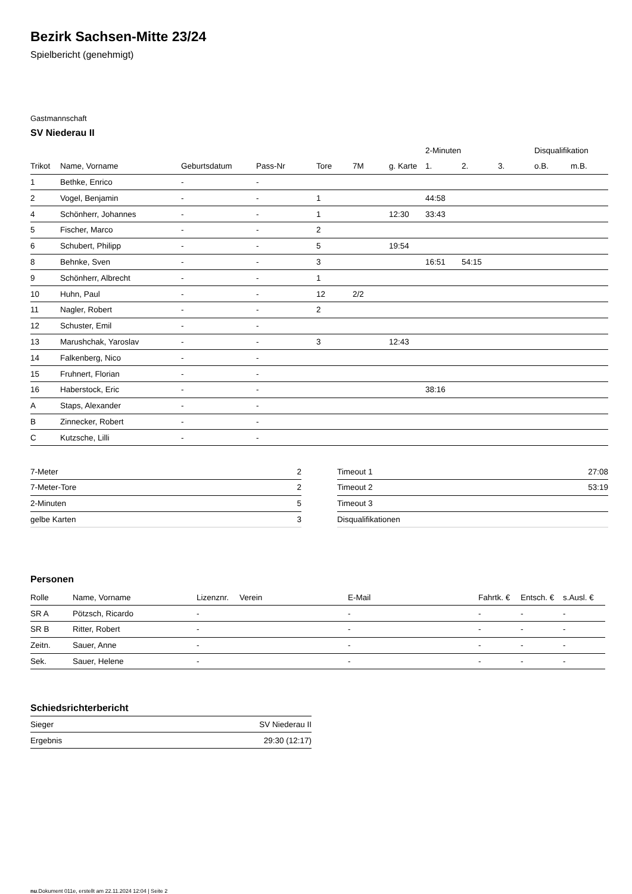Bezirk Sachsen-Mitte 23/24
Spielbericht (genehmigt)
Gastmannschaft
SV Niederau II
| | | | | | | | 2-Minuten | | | Disqualifikation | |
| --- | --- | --- | --- | --- | --- | --- | --- | --- | --- | --- | --- |
| Trikot | Name, Vorname | Geburtsdatum | Pass-Nr | Tore | 7M | g. Karte | 1. | 2. | 3. | o.B. | m.B. |
| 1 | Bethke, Enrico | - | - | | | | | | | | |
| 2 | Vogel, Benjamin | - | - | 1 | | | 44:58 | | | | |
| 4 | Schönherr, Johannes | - | - | 1 | | 12:30 | 33:43 | | | | |
| 5 | Fischer, Marco | - | - | 2 | | | | | | | |
| 6 | Schubert, Philipp | - | - | 5 | | 19:54 | | | | | |
| 8 | Behnke, Sven | - | - | 3 | | | 16:51 | 54:15 | | | |
| 9 | Schönherr, Albrecht | - | - | 1 | | | | | | | |
| 10 | Huhn, Paul | - | - | 12 | 2/2 | | | | | | |
| 11 | Nagler, Robert | - | - | 2 | | | | | | | |
| 12 | Schuster, Emil | - | - | | | | | | | | |
| 13 | Marushchak, Yaroslav | - | - | 3 | | 12:43 | | | | | |
| 14 | Falkenberg, Nico | - | - | | | | | | | | |
| 15 | Fruhnert, Florian | - | - | | | | | | | | |
| 16 | Haberstock, Eric | - | - | | | | 38:16 | | | | |
| A | Staps, Alexander | - | - | | | | | | | | |
| B | Zinnecker, Robert | - | - | | | | | | | | |
| C | Kutzsche, Lilli | - | - | | | | | | | | |
| 7-Meter | 2 |
| 7-Meter-Tore | 2 |
| 2-Minuten | 5 |
| gelbe Karten | 3 |
| Timeout 1 | 27:08 |
| Timeout 2 | 53:19 |
| Timeout 3 | |
| Disqualifikationen | |
Personen
| Rolle | Name, Vorname | Lizenznr. | Verein | E-Mail | Fahrtk. € | Entsch. € | s.Ausl. € |
| --- | --- | --- | --- | --- | --- | --- | --- |
| SR A | Pötzsch, Ricardo | - | | - | - | - | - |
| SR B | Ritter, Robert | - | | - | - | - | - |
| Zeitn. | Sauer, Anne | - | | - | - | - | - |
| Sek. | Sauer, Helene | - | | - | - | - | - |
Schiedsrichterbericht
| Sieger | SV Niederau II |
| Ergebnis | 29:30 (12:17) |
nu.Dokument 011e, erstellt am 22.11.2024 12:04 | Seite 2